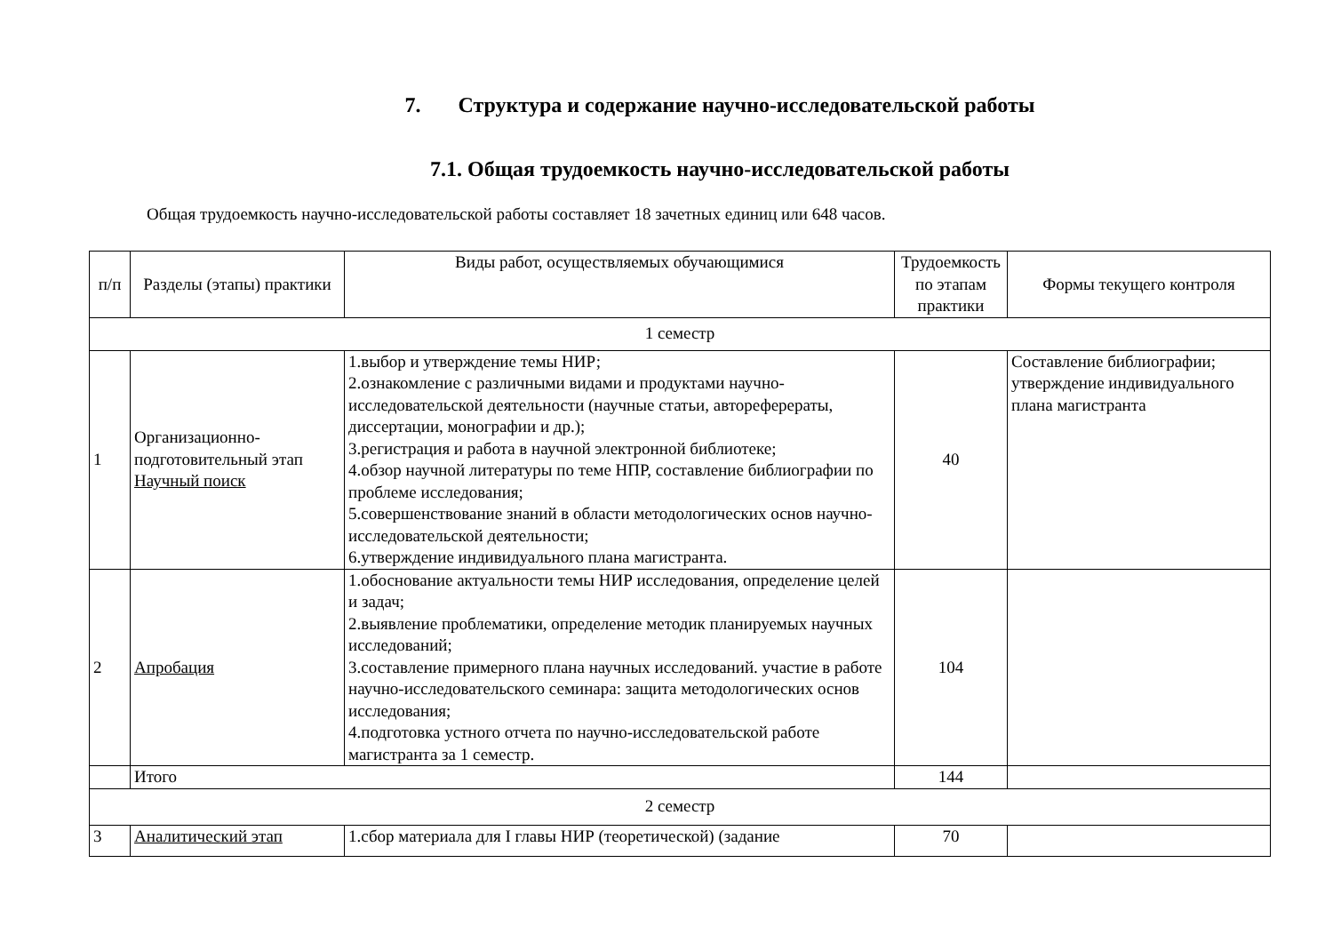7. Структура и содержание научно-исследовательской работы
7.1. Общая трудоемкость научно-исследовательской работы
Общая трудоемкость научно-исследовательской работы составляет 18 зачетных единиц или 648 часов.
| п/п | Разделы (этапы) практики | Виды работ, осуществляемых обучающимися | Трудоемкость по этапам практики | Формы текущего контроля |
| --- | --- | --- | --- | --- |
| 1 семестр | | | | |
| 1 | Организационно-подготовительный этап Научный поиск | 1.выбор и утверждение темы НИР; 2.ознакомление с различными видами и продуктами научно-исследовательской деятельности (научные статьи, автореферераты, диссертации, монографии и др.); 3.регистрация и работа в научной электронной библиотеке; 4.обзор научной литературы по теме НПР, составление библиографии по проблеме исследования; 5.совершенствование знаний в области методологических основ научно-исследовательской деятельности; 6.утверждение индивидуального плана магистранта. | 40 | Составление библиографии; утверждение индивидуального плана магистранта |
| 2 | Апробация | 1.обоснование актуальности темы НИР исследования, определение целей и задач; 2.выявление проблематики, определение методик планируемых научных исследований; 3.составление примерного плана научных исследований. участие в работе научно-исследовательского семинара: защита методологических основ исследования; 4.подготовка устного отчета по научно-исследовательской работе магистранта за 1 семестр. | 104 | |
| | Итого | | 144 | |
| 2 семестр | | | | |
| 3 | Аналитический этап | 1.сбор материала для I главы НИР (теоретической) (задание | 70 | |